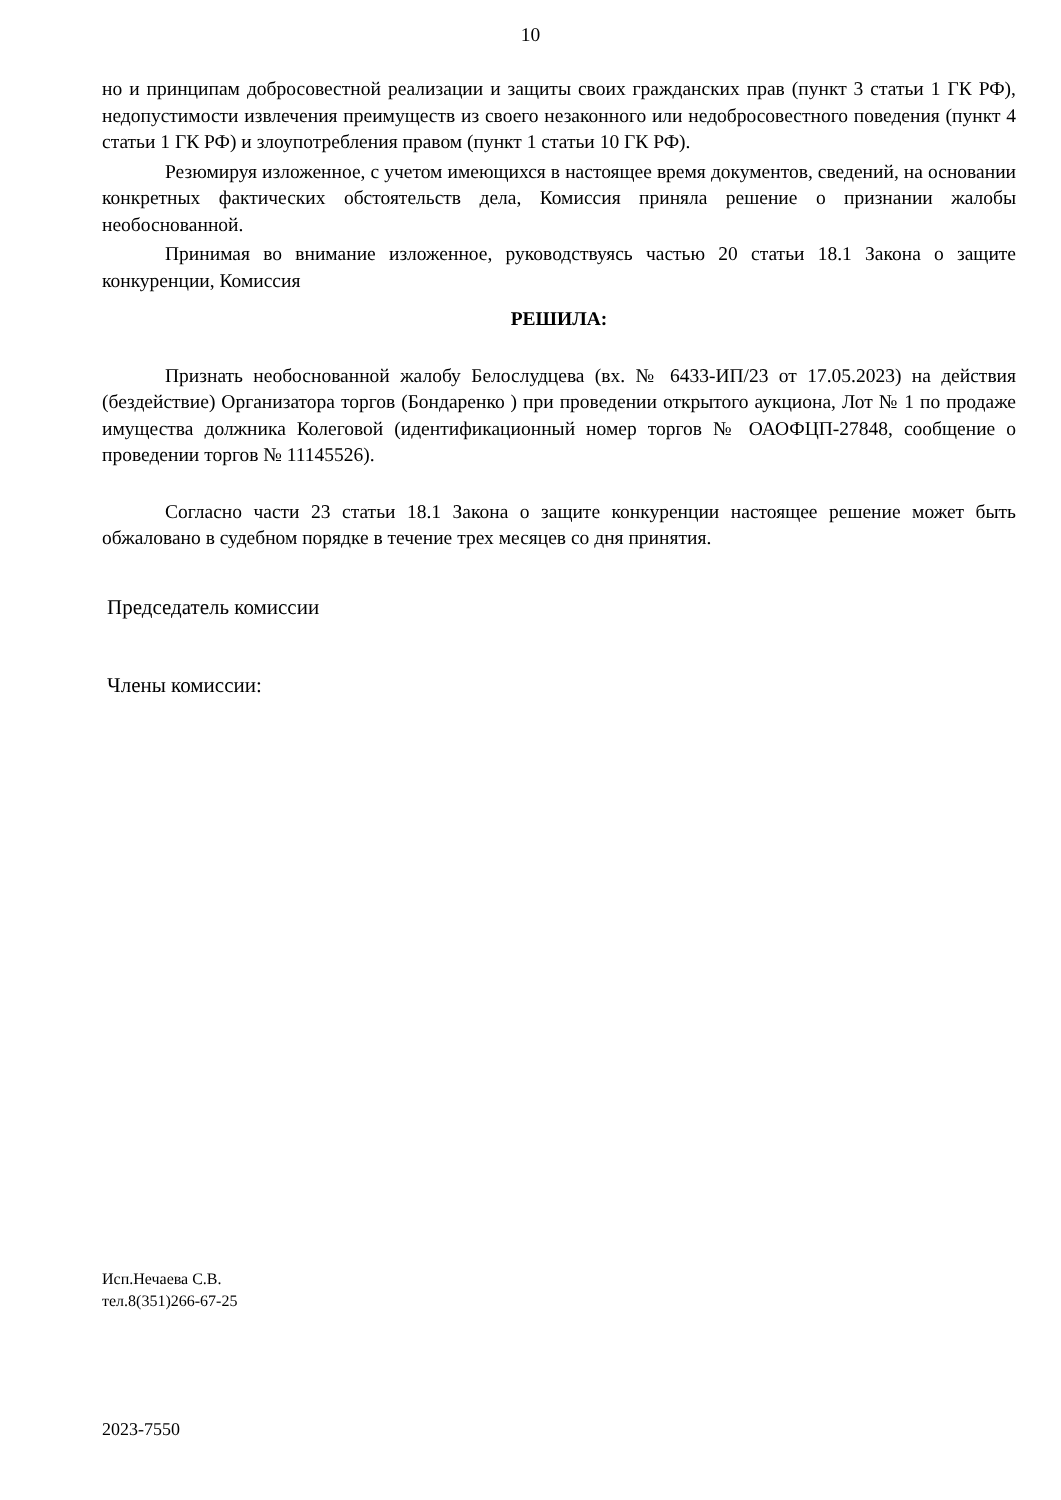10
но и принципам добросовестной реализации и защиты своих гражданских прав (пункт 3 статьи 1 ГК РФ), недопустимости извлечения преимуществ из своего незаконного или недобросовестного поведения (пункт 4 статьи 1 ГК РФ) и злоупотребления правом (пункт 1 статьи 10 ГК РФ).
Резюмируя изложенное, с учетом имеющихся в настоящее время документов, сведений, на основании конкретных фактических обстоятельств дела, Комиссия приняла решение о признании жалобы необоснованной.
Принимая во внимание изложенное, руководствуясь частью 20 статьи 18.1 Закона о защите конкуренции, Комиссия
РЕШИЛА:
Признать необоснованной жалобу Белослудцева (вх. № 6433-ИП/23 от 17.05.2023) на действия (бездействие) Организатора торгов (Бондаренко ) при проведении открытого аукциона, Лот № 1 по продаже имущества должника Колеговой (идентификационный номер торгов № ОАОФЦП-27848, сообщение о проведении торгов № 11145526).
Согласно части 23 статьи 18.1 Закона о защите конкуренции настоящее решение может быть обжаловано в судебном порядке в течение трех месяцев со дня принятия.
Председатель комиссии
Члены комиссии:
Исп.Нечаева С.В.
тел.8(351)266-67-25
2023-7550